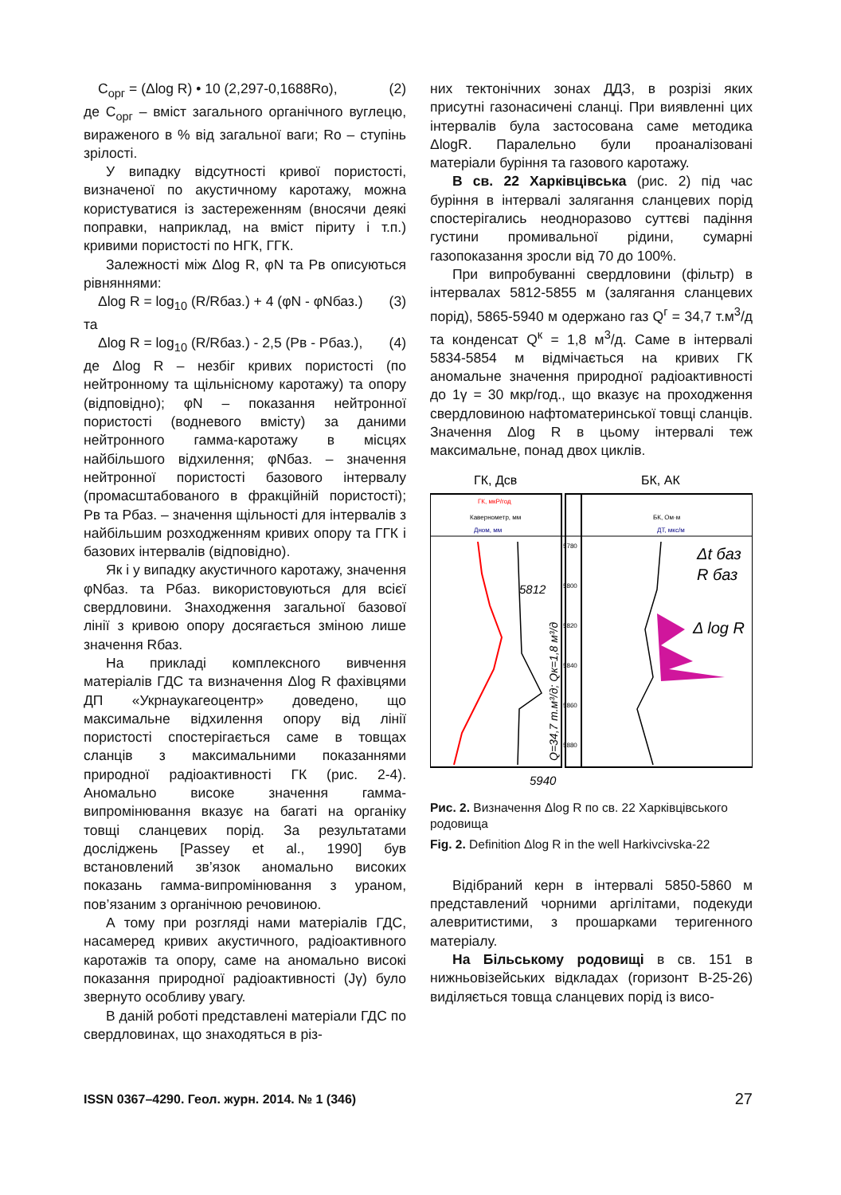C<sub>орг</sub> = (Δlog R) • 10 (2,297-0,1688Ro), (2)
де C<sub>орг</sub> – вміст загального органічного вуглецю, вираженого в % від загальної ваги; Ro – ступінь зрілості.
У випадку відсутності кривої пористості, визначеної по акустичному каротажу, можна користуватися із застереженням (вносячи деякі поправки, наприклад, на вміст піриту і т.п.) кривими пористості по НГК, ГГК.
Залежності між Δlog R, φN та Рв описуються рівняннями:
Δlog R = log<sub>10</sub> (R/Rбаз.) + 4 (φN - φNбаз.) (3)
та
Δlog R = log<sub>10</sub> (R/Rбаз.) - 2,5 (Рв - Рбаз.), (4)
де Δlog R – незбіг кривих пористості (по нейтронному та щільнісному каротажу) та опору (відповідно); φN – показання нейтронної пористості (водневого вмісту) за даними нейтронного гамма-каротажу в місцях найбільшого відхилення; φNбаз. – значення нейтронної пористості базового інтервалу (промасштабованого в фракційній пористості); Рв та Рбаз. – значення щільності для інтервалів з найбільшим розходженням кривих опору та ГГК і базових інтервалів (відповідно).
Як і у випадку акустичного каротажу, значення φNбаз. та Рбаз. використовуються для всієї свердловини. Знаходження загальної базової лінії з кривою опору досягається зміною лише значення Rбаз.
На прикладі комплексного вивчення матеріалів ГДС та визначення Δlog R фахівцями ДП «Укрнаукагеоцентр» доведено, що максимальне відхилення опору від лінії пористості спостерігається саме в товщах сланців з максимальними показаннями природної радіоактивності ГК (рис. 2-4). Аномально високе значення гамма-випромінювання вказує на багаті на органіку товщі сланцевих порід. За результатами досліджень [Passey et al., 1990] був встановлений зв’язок аномально високих показань гамма-випромінювання з ураном, пов’язаним з органічною речовиною.
А тому при розгляді нами матеріалів ГДС, насамеред кривих акустичного, радіоактивного каротажів та опору, саме на аномально високі показання природної радіоактивності (Jγ) було звернуто особливу увагу.
В даній роботі представлені матеріали ГДС по свердловинах, що знаходяться в різ-
них тектонічних зонах ДДЗ, в розрізі яких присутні газонасичені сланці. При виявленні цих інтервалів була застосована саме методика ΔlogR. Паралельно були проаналізовані матеріали буріння та газового каротажу.
В св. 22 Харківцівська (рис. 2) під час буріння в інтервалі залягання сланцевих порід спостерігались неодноразово суттєві падіння густини промивальної рідини, сумарні газопоказання зросли від 70 до 100%.
При випробуванні свердловини (фільтр) в інтервалах 5812-5855 м (залягання сланцевих порід), 5865-5940 м одержано газ Q<sup>г</sup> = 34,7 т.м<sup>3</sup>/д та конденсат Q<sup>к</sup> = 1,8 м<sup>3</sup>/д. Саме в інтервалі 5834-5854 м відмічається на кривих ГК аномальне значення природної радіоактивності до 1γ = 30 мкр/год., що вказує на проходження свердловиною нафтоматеринської товщі сланців. Значення Δlog R в цьому інтервалі теж максимальне, понад двох циклів.
ГК, Дсв
БК, АК
ГК, мкР/год
Кавернометр, мм
Дном, мм
БК, Ом·м
ДТ, мкс/м
5780
5800
5820
5840
5860
5880
Δt баз
R баз
Δ log R
5812
5940
Q=34,7 т.м³/д; Qк=1,8 м³/д
Рис. 2. Визначення Δlog R по св. 22 Харківцівського родовища
Fig. 2. Definition Δlog R in the well Harkivcivska-22
Відібраний керн в інтервалі 5850-5860 м представлений чорними аргілітами, подекуди алевритистими, з прошарками теригенного матеріалу.
На Більському родовищі в св. 151 в нижньовізейських відкладах (горизонт В-25-26) виділяється товща сланцевих порід із висо-
ISSN 0367–4290. Геол. журн. 2014. № 1 (346) 27